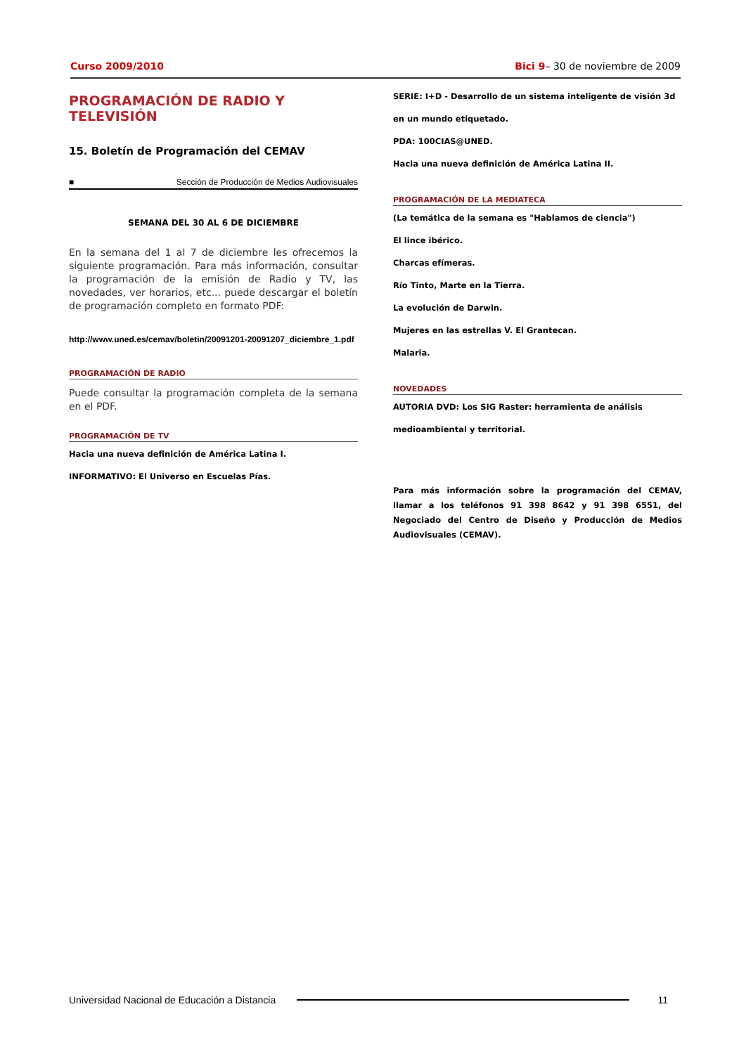Curso 2009/2010 Bici 9– 30 de noviembre de 2009
PROGRAMACIÓN DE RADIO Y TELEVISIÓN
15. Boletín de Programación del CEMAV
■ Sección de Producción de Medios Audiovisuales
SEMANA DEL 30 AL 6 DE DICIEMBRE
En la semana del 1 al 7 de diciembre les ofrecemos la siguiente programación. Para más información, consultar la programación de la emisión de Radio y TV, las novedades, ver horarios, etc... puede descargar el boletín de programación completo en formato PDF:
http://www.uned.es/cemav/boletin/20091201-20091207_diciembre_1.pdf
PROGRAMACIÓN DE RADIO
Puede consultar la programación completa de la semana en el PDF.
PROGRAMACIÓN DE TV
Hacia una nueva definición de América Latina I.
INFORMATIVO: El Universo en Escuelas Pías.
SERIE: I+D - Desarrollo de un sistema inteligente de visión 3d
en un mundo etiquetado.
PDA: 100CIAS@UNED.
Hacia una nueva definición de América Latina II.
PROGRAMACIÓN DE LA MEDIATECA
(La temática de la semana es "Hablamos de ciencia")
El lince ibérico.
Charcas efímeras.
Río Tinto, Marte en la Tierra.
La evolución de Darwin.
Mujeres en las estrellas V. El Grantecan.
Malaria.
NOVEDADES
AUTORIA DVD: Los SIG Raster: herramienta de análisis
medioambiental y territorial.
Para más información sobre la programación del CEMAV, llamar a los teléfonos 91 398 8642 y 91 398 6551, del Negociado del Centro de Diseño y Producción de Medios Audiovisuales (CEMAV).
Universidad Nacional de Educación a Distancia 11